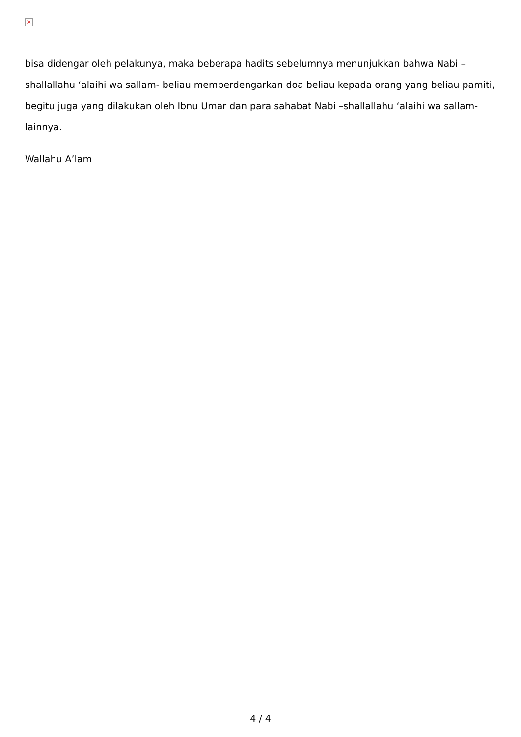×
bisa didengar oleh pelakunya, maka beberapa hadits sebelumnya menunjukkan bahwa Nabi –shallallahu ‘alaihi wa sallam- beliau memperdengarkan doa beliau kepada orang yang beliau pamiti, begitu juga yang dilakukan oleh Ibnu Umar dan para sahabat Nabi –shallallahu ‘alaihi wa sallam- lainnya.
Wallahu A’lam
4 / 4